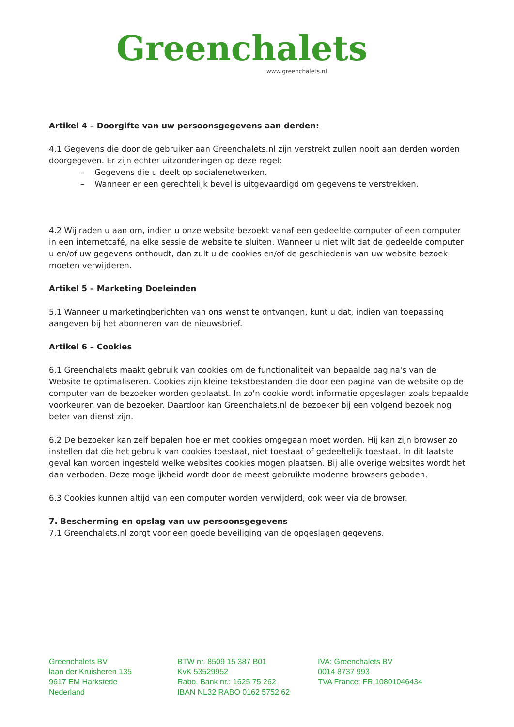Greenchalets
www.greenchalets.nl
Artikel 4 – Doorgifte van uw persoonsgegevens aan derden:
4.1 Gegevens die door de gebruiker aan Greenchalets.nl zijn verstrekt zullen nooit aan derden worden doorgegeven. Er zijn echter uitzonderingen op deze regel:
– Gegevens die u deelt op socialenetwerken.
– Wanneer er een gerechtelijk bevel is uitgevaardigd om gegevens te verstrekken.
4.2 Wij raden u aan om, indien u onze website bezoekt vanaf een gedeelde computer of een computer in een internetcafé, na elke sessie de website te sluiten. Wanneer u niet wilt dat de gedeelde computer u en/of uw gegevens onthoudt, dan zult u de cookies en/of de geschiedenis van uw website bezoek moeten verwijderen.
Artikel 5 – Marketing Doeleinden
5.1 Wanneer u marketingberichten van ons wenst te ontvangen, kunt u dat, indien van toepassing aangeven bij het abonneren van de nieuwsbrief.
Artikel 6 – Cookies
6.1 Greenchalets maakt gebruik van cookies om de functionaliteit van bepaalde pagina's van de Website te optimaliseren. Cookies zijn kleine tekstbestanden die door een pagina van de website op de computer van de bezoeker worden geplaatst. In zo'n cookie wordt informatie opgeslagen zoals bepaalde voorkeuren van de bezoeker. Daardoor kan Greenchalets.nl de bezoeker bij een volgend bezoek nog beter van dienst zijn.
6.2 De bezoeker kan zelf bepalen hoe er met cookies omgegaan moet worden. Hij kan zijn browser zo instellen dat die het gebruik van cookies toestaat, niet toestaat of gedeeltelijk toestaat. In dit laatste geval kan worden ingesteld welke websites cookies mogen plaatsen. Bij alle overige websites wordt het dan verboden. Deze mogelijkheid wordt door de meest gebruikte moderne browsers geboden.
6.3 Cookies kunnen altijd van een computer worden verwijderd, ook weer via de browser.
7. Bescherming en opslag van uw persoonsgegevens
7.1 Greenchalets.nl zorgt voor een goede beveiliging van de opgeslagen gegevens.
Greenchalets BV
laan der Kruisheren 135
9617 EM Harkstede
Nederland
BTW nr. 8509 15 387 B01
KvK 53529952
Rabo. Bank nr.: 1625 75 262
IBAN NL32 RABO 0162 5752 62
IVA: Greenchalets BV
0014 8737 993
TVA France: FR 10801046434